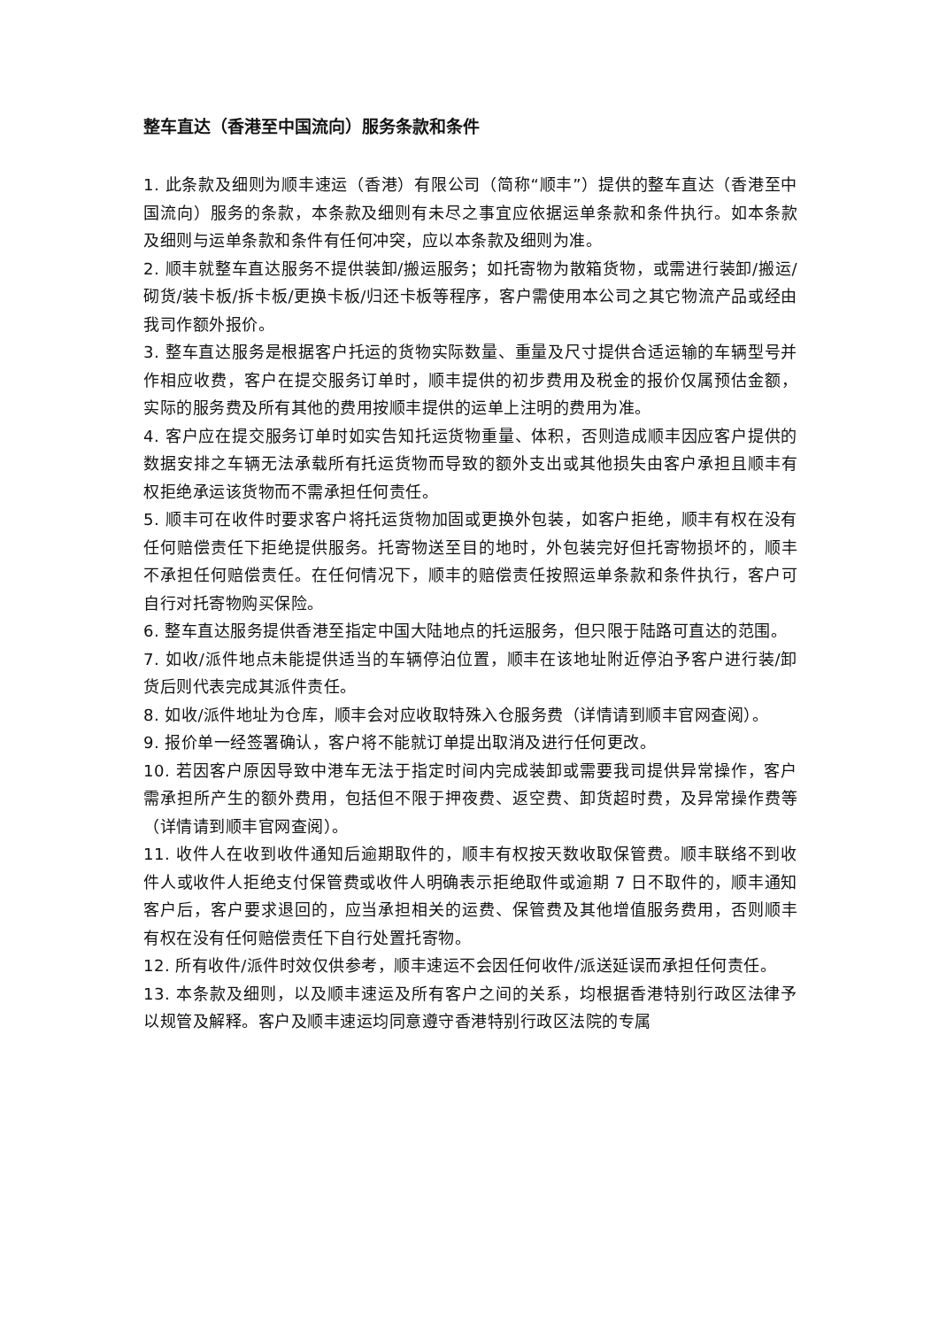整车直达（香港至中国流向）服务条款和条件
1. 此条款及细则为顺丰速运（香港）有限公司（简称“顺丰”）提供的整车直达（香港至中国流向）服务的条款，本条款及细则有未尽之事宜应依据运单条款和条件执行。如本条款及细则与运单条款和条件有任何冲突，应以本条款及细则为准。
2. 顺丰就整车直达服务不提供装卸/搬运服务；如托寄物为散箱货物，或需进行装卸/搬运/砌货/装卡板/拆卡板/更换卡板/归还卡板等程序，客户需使用本公司之其它物流产品或经由我司作额外报价。
3. 整车直达服务是根据客户托运的货物实际数量、重量及尺寸提供合适运输的车辆型号并作相应收费，客户在提交服务订单时，顺丰提供的初步费用及税金的报价仅属预估金额，实际的服务费及所有其他的费用按顺丰提供的运单上注明的费用为准。
4. 客户应在提交服务订单时如实告知托运货物重量、体积，否则造成顺丰因应客户提供的数据安排之车辆无法承载所有托运货物而导致的额外支出或其他损失由客户承担且顺丰有权拒绝承运该货物而不需承担任何责任。
5. 顺丰可在收件时要求客户将托运货物加固或更换外包装，如客户拒绝，顺丰有权在没有任何赔偿责任下拒绝提供服务。托寄物送至目的地时，外包装完好但托寄物损坏的，顺丰不承担任何赔偿责任。在任何情况下，顺丰的赔偿责任按照运单条款和条件执行，客户可自行对托寄物购买保险。
6. 整车直达服务提供香港至指定中国大陆地点的托运服务，但只限于陆路可直达的范围。
7. 如收/派件地点未能提供适当的车辆停泊位置，顺丰在该地址附近停泊予客户进行装/卸货后则代表完成其派件责任。
8. 如收/派件地址为仓库，顺丰会对应收取特殊入仓服务费（详情请到顺丰官网查阅）。
9. 报价单一经签署确认，客户将不能就订单提出取消及进行任何更改。
10. 若因客户原因导致中港车无法于指定时间内完成装卸或需要我司提供异常操作，客户需承担所产生的额外费用，包括但不限于押夜费、返空费、卸货超时费，及异常操作费等（详情请到顺丰官网查阅）。
11. 收件人在收到收件通知后逾期取件的，顺丰有权按天数收取保管费。顺丰联络不到收件人或收件人拒绝支付保管费或收件人明确表示拒绝取件或逾期 7 日不取件的，顺丰通知客户后，客户要求退回的，应当承担相关的运费、保管费及其他增值服务费用，否则顺丰有权在没有任何赔偿责任下自行处置托寄物。
12. 所有收件/派件时效仅供参考，顺丰速运不会因任何收件/派送延误而承担任何责任。
13. 本条款及细则，以及顺丰速运及所有客户之间的关系，均根据香港特别行政区法律予以规管及解释。客户及顺丰速运均同意遵守香港特别行政区法院的专属